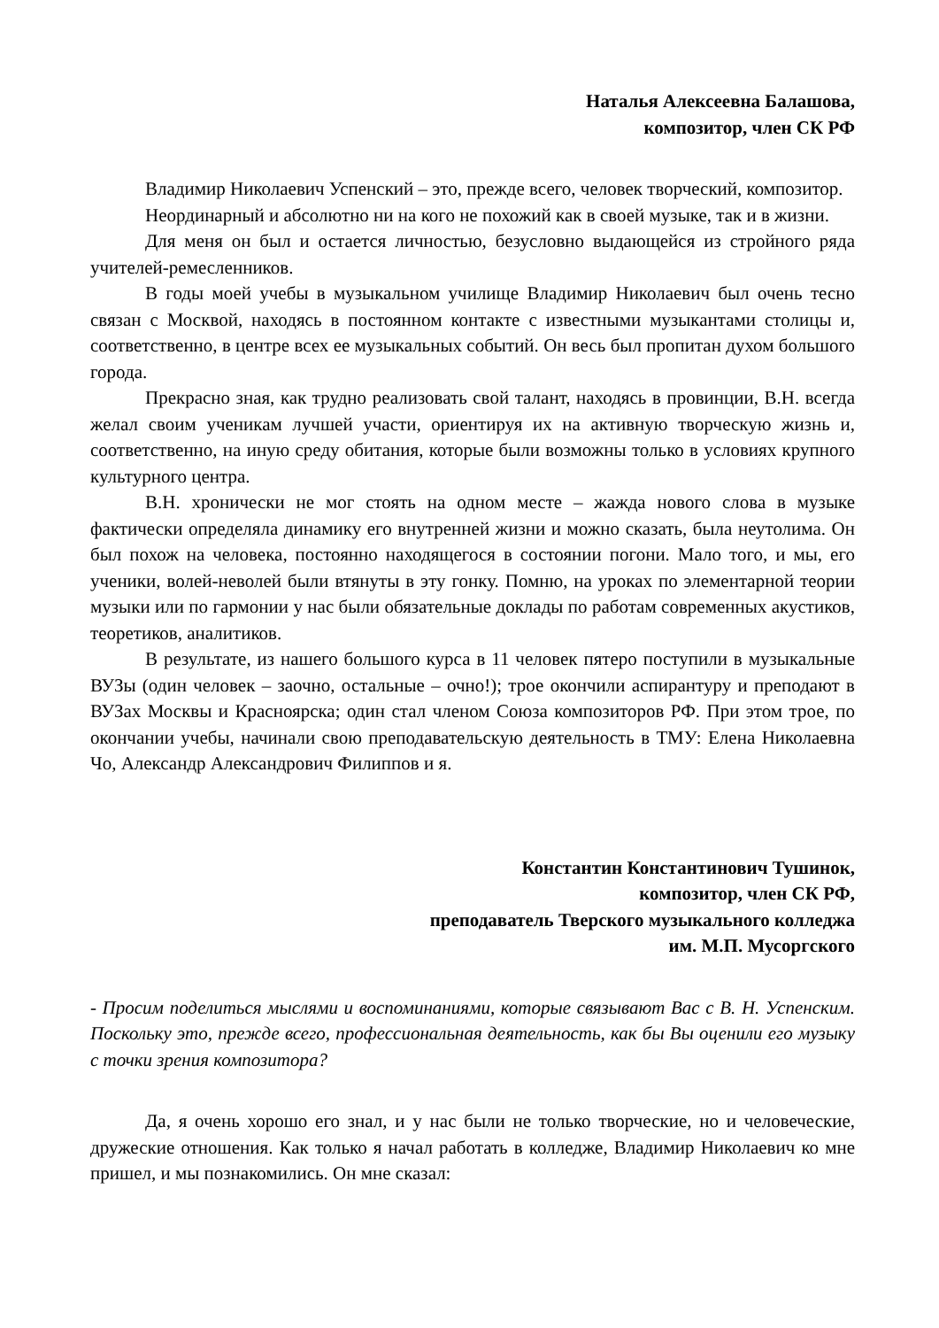Наталья Алексеевна Балашова,
композитор, член СК РФ
Владимир Николаевич Успенский – это, прежде всего, человек творческий, композитор.
Неординарный и абсолютно ни на кого не похожий как в своей музыке, так и в жизни.
Для меня он был и остается личностью, безусловно выдающейся из стройного ряда учителей-ремесленников.
В годы моей учебы в музыкальном училище Владимир Николаевич был очень тесно связан с Москвой, находясь в постоянном контакте с известными музыкантами столицы и, соответственно, в центре всех ее музыкальных событий. Он весь был пропитан духом большого города.
Прекрасно зная, как трудно реализовать свой талант, находясь в провинции, В.Н. всегда желал своим ученикам лучшей участи, ориентируя их на активную творческую жизнь и, соответственно, на иную среду обитания, которые были возможны только в условиях крупного культурного центра.
В.Н. хронически не мог стоять на одном месте – жажда нового слова в музыке фактически определяла динамику его внутренней жизни и можно сказать, была неутолима. Он был похож на человека, постоянно находящегося в состоянии погони. Мало того, и мы, его ученики, волей-неволей были втянуты в эту гонку. Помню, на уроках по элементарной теории музыки или по гармонии у нас были обязательные доклады по работам современных акустиков, теоретиков, аналитиков.
В результате, из нашего большого курса в 11 человек пятеро поступили в музыкальные ВУЗы (один человек – заочно, остальные – очно!); трое окончили аспирантуру и преподают в ВУЗах Москвы и Красноярска; один стал членом Союза композиторов РФ. При этом трое, по окончании учебы, начинали свою преподавательскую деятельность в ТМУ: Елена Николаевна Чо, Александр Александрович Филиппов и я.
Константин Константинович Тушинок,
композитор, член СК РФ,
преподаватель Тверского музыкального колледжа
им. М.П. Мусоргского
- Просим поделиться мыслями и воспоминаниями, которые связывают Вас с В. Н. Успенским. Поскольку это, прежде всего, профессиональная деятельность, как бы Вы оценили его музыку с точки зрения композитора?
Да, я очень хорошо его знал, и у нас были не только творческие, но и человеческие, дружеские отношения. Как только я начал работать в колледже, Владимир Николаевич ко мне пришел, и мы познакомились. Он мне сказал: